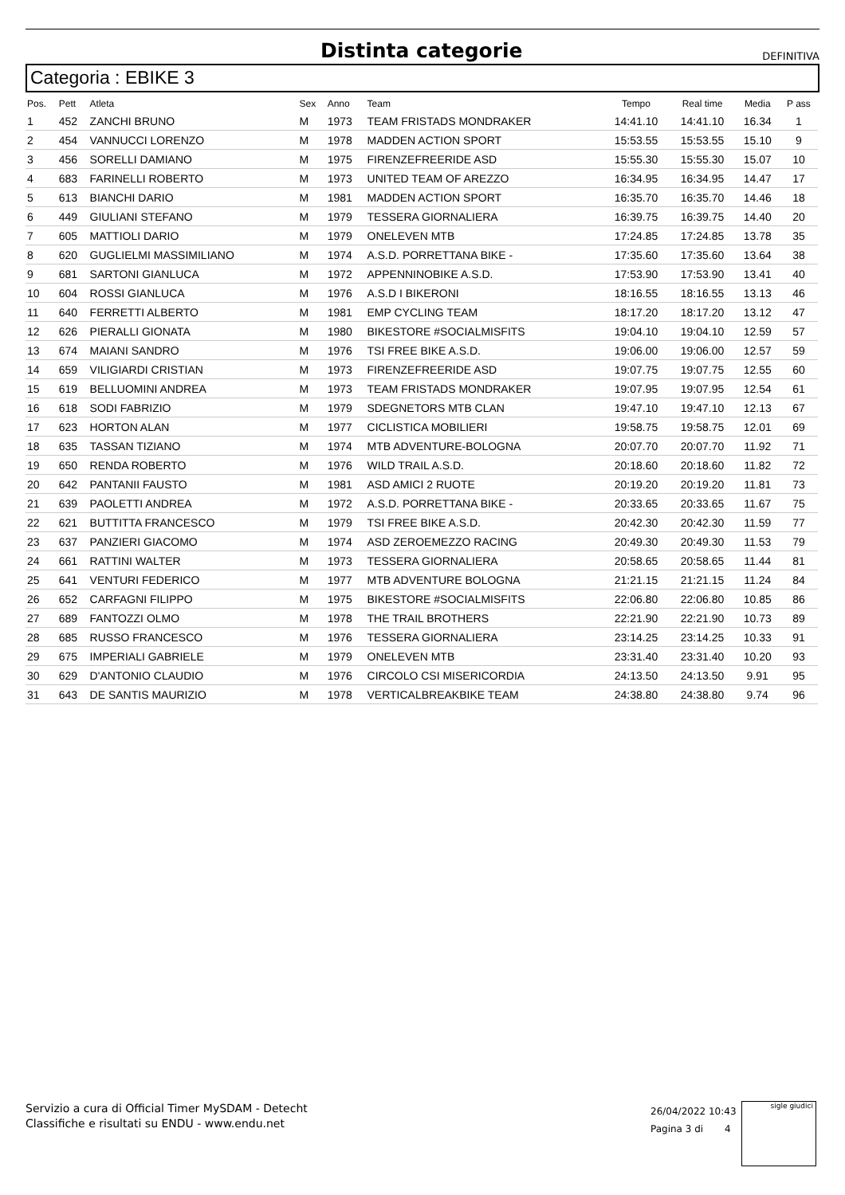Distinta categorie
DEFINITIVA
Categoria : EBIKE 3
| Pos. | Pett | Atleta | Sex | Anno | Team | Tempo | Real time | Media | P ass |
| --- | --- | --- | --- | --- | --- | --- | --- | --- | --- |
| 1 | 452 | ZANCHI BRUNO | M | 1973 | TEAM FRISTADS MONDRAKER | 14:41.10 | 14:41.10 | 16.34 | 1 |
| 2 | 454 | VANNUCCI LORENZO | M | 1978 | MADDEN ACTION SPORT | 15:53.55 | 15:53.55 | 15.10 | 9 |
| 3 | 456 | SORELLI DAMIANO | M | 1975 | FIRENZEFREERIDE ASD | 15:55.30 | 15:55.30 | 15.07 | 10 |
| 4 | 683 | FARINELLI ROBERTO | M | 1973 | UNITED TEAM OF AREZZO | 16:34.95 | 16:34.95 | 14.47 | 17 |
| 5 | 613 | BIANCHI DARIO | M | 1981 | MADDEN ACTION SPORT | 16:35.70 | 16:35.70 | 14.46 | 18 |
| 6 | 449 | GIULIANI STEFANO | M | 1979 | TESSERA GIORNALIERA | 16:39.75 | 16:39.75 | 14.40 | 20 |
| 7 | 605 | MATTIOLI DARIO | M | 1979 | ONELEVEN MTB | 17:24.85 | 17:24.85 | 13.78 | 35 |
| 8 | 620 | GUGLIELMI MASSIMILIANO | M | 1974 | A.S.D. PORRETTANA BIKE - | 17:35.60 | 17:35.60 | 13.64 | 38 |
| 9 | 681 | SARTONI GIANLUCA | M | 1972 | APPENNINOBIKE A.S.D. | 17:53.90 | 17:53.90 | 13.41 | 40 |
| 10 | 604 | ROSSI GIANLUCA | M | 1976 | A.S.D I BIKERONI | 18:16.55 | 18:16.55 | 13.13 | 46 |
| 11 | 640 | FERRETTI ALBERTO | M | 1981 | EMP CYCLING TEAM | 18:17.20 | 18:17.20 | 13.12 | 47 |
| 12 | 626 | PIERALLI GIONATA | M | 1980 | BIKESTORE #SOCIALMISFITS | 19:04.10 | 19:04.10 | 12.59 | 57 |
| 13 | 674 | MAIANI SANDRO | M | 1976 | TSI FREE BIKE A.S.D. | 19:06.00 | 19:06.00 | 12.57 | 59 |
| 14 | 659 | VILIGIARDI CRISTIAN | M | 1973 | FIRENZEFREERIDE ASD | 19:07.75 | 19:07.75 | 12.55 | 60 |
| 15 | 619 | BELLUOMINI ANDREA | M | 1973 | TEAM FRISTADS MONDRAKER | 19:07.95 | 19:07.95 | 12.54 | 61 |
| 16 | 618 | SODI FABRIZIO | M | 1979 | SDEGNETORS MTB CLAN | 19:47.10 | 19:47.10 | 12.13 | 67 |
| 17 | 623 | HORTON ALAN | M | 1977 | CICLISTICA MOBILIERI | 19:58.75 | 19:58.75 | 12.01 | 69 |
| 18 | 635 | TASSAN TIZIANO | M | 1974 | MTB ADVENTURE-BOLOGNA | 20:07.70 | 20:07.70 | 11.92 | 71 |
| 19 | 650 | RENDA ROBERTO | M | 1976 | WILD TRAIL A.S.D. | 20:18.60 | 20:18.60 | 11.82 | 72 |
| 20 | 642 | PANTANII FAUSTO | M | 1981 | ASD AMICI 2 RUOTE | 20:19.20 | 20:19.20 | 11.81 | 73 |
| 21 | 639 | PAOLETTI ANDREA | M | 1972 | A.S.D. PORRETTANA BIKE - | 20:33.65 | 20:33.65 | 11.67 | 75 |
| 22 | 621 | BUTTITTA FRANCESCO | M | 1979 | TSI FREE BIKE A.S.D. | 20:42.30 | 20:42.30 | 11.59 | 77 |
| 23 | 637 | PANZIERI GIACOMO | M | 1974 | ASD ZEROEMEZZO RACING | 20:49.30 | 20:49.30 | 11.53 | 79 |
| 24 | 661 | RATTINI WALTER | M | 1973 | TESSERA GIORNALIERA | 20:58.65 | 20:58.65 | 11.44 | 81 |
| 25 | 641 | VENTURI FEDERICO | M | 1977 | MTB ADVENTURE BOLOGNA | 21:21.15 | 21:21.15 | 11.24 | 84 |
| 26 | 652 | CARFAGNI FILIPPO | M | 1975 | BIKESTORE #SOCIALMISFITS | 22:06.80 | 22:06.80 | 10.85 | 86 |
| 27 | 689 | FANTOZZI OLMO | M | 1978 | THE TRAIL BROTHERS | 22:21.90 | 22:21.90 | 10.73 | 89 |
| 28 | 685 | RUSSO FRANCESCO | M | 1976 | TESSERA GIORNALIERA | 23:14.25 | 23:14.25 | 10.33 | 91 |
| 29 | 675 | IMPERIALI GABRIELE | M | 1979 | ONELEVEN MTB | 23:31.40 | 23:31.40 | 10.20 | 93 |
| 30 | 629 | D'ANTONIO CLAUDIO | M | 1976 | CIRCOLO CSI MISERICORDIA | 24:13.50 | 24:13.50 | 9.91 | 95 |
| 31 | 643 | DE SANTIS MAURIZIO | M | 1978 | VERTICALBREAKBIKE TEAM | 24:38.80 | 24:38.80 | 9.74 | 96 |
Servizio a cura di Official Timer MySDAM - Detecht
Classifiche e risultati su ENDU - www.endu.net
26/04/2022 10:43
Pagina 3 di 4
sigle giudici